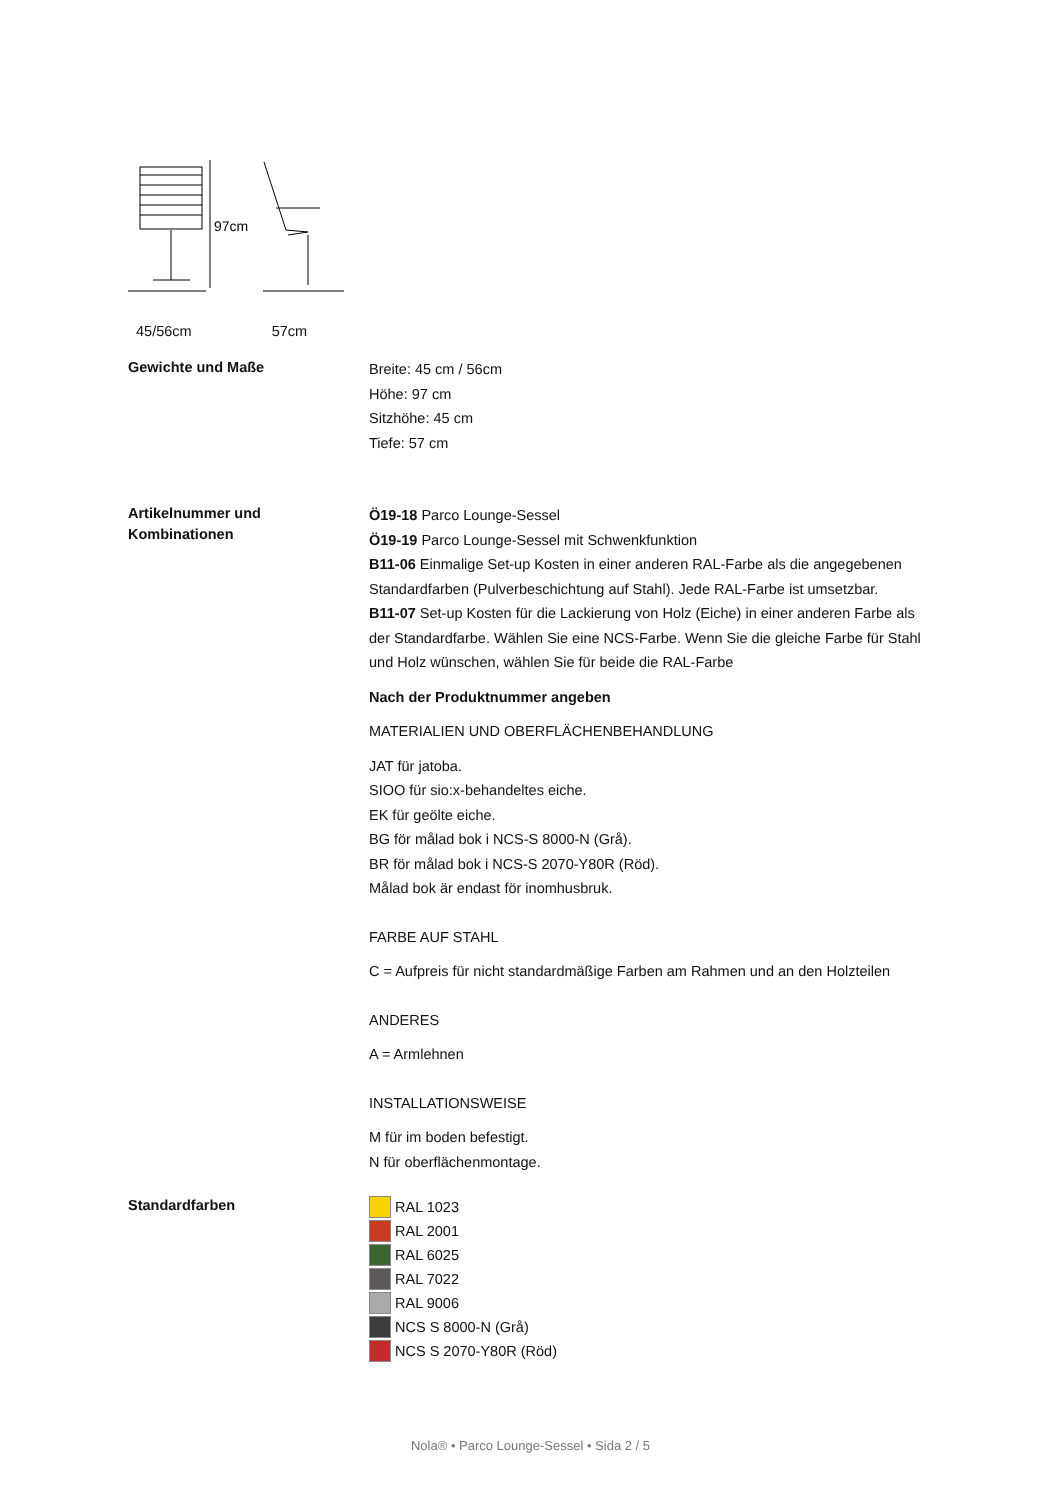97cm
45/56cm 57cm
Gewichte und Maße
Breite: 45 cm / 56cm
Höhe: 97 cm
Sitzhöhe: 45 cm
Tiefe: 57 cm
Artikelnummer und
Kombinationen
Ö19-18 Parco Lounge-Sessel
Ö19-19 Parco Lounge-Sessel mit Schwenkfunktion
B11-06 Einmalige Set-up Kosten in einer anderen RAL-Farbe als die angegebenen Standardfarben (Pulverbeschichtung auf Stahl). Jede RAL-Farbe ist umsetzbar.
B11-07 Set-up Kosten für die Lackierung von Holz (Eiche) in einer anderen Farbe als der Standardfarbe. Wählen Sie eine NCS-Farbe. Wenn Sie die gleiche Farbe für Stahl und Holz wünschen, wählen Sie für beide die RAL-Farbe
Nach der Produktnummer angeben
MATERIALIEN UND OBERFLÄCHENBEHANDLUNG
JAT für jatoba.
SIOO für sio:x-behandeltes eiche.
EK für geölte eiche.
BG för målad bok i NCS-S 8000-N (Grå).
BR för målad bok i NCS-S 2070-Y80R (Röd).
Målad bok är endast för inomhusbruk.
FARBE AUF STAHL
C = Aufpreis für nicht standardmäßige Farben am Rahmen und an den Holzteilen
ANDERES
A = Armlehnen
INSTALLATIONSWEISE
M für im boden befestigt.
N für oberflächenmontage.
Standardfarben
RAL 1023
RAL 2001
RAL 6025
RAL 7022
RAL 9006
NCS S 8000-N (Grå)
NCS S 2070-Y80R (Röd)
Nola® • Parco Lounge-Sessel • Sida 2 / 5